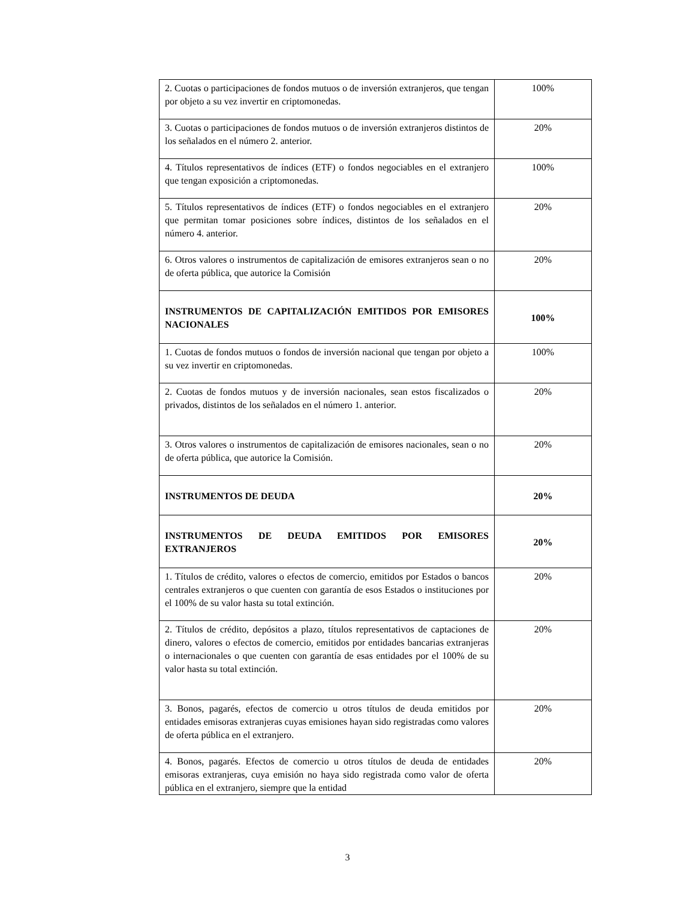| 2. Cuotas o participaciones de fondos mutuos o de inversión extranjeros, que tengan por objeto a su vez invertir en criptomonedas. | 100% |
| 3. Cuotas o participaciones de fondos mutuos o de inversión extranjeros distintos de los señalados en el número 2. anterior. | 20% |
| 4. Títulos representativos de índices (ETF) o fondos negociables en el extranjero que tengan exposición a criptomonedas. | 100% |
| 5. Títulos representativos de índices (ETF) o fondos negociables en el extranjero que permitan tomar posiciones sobre índices, distintos de los señalados en el número 4. anterior. | 20% |
| 6. Otros valores o instrumentos de capitalización de emisores extranjeros sean o no de oferta pública, que autorice la Comisión | 20% |
| INSTRUMENTOS DE CAPITALIZACIÓN EMITIDOS POR EMISORES NACIONALES | 100% |
| 1. Cuotas de fondos mutuos o fondos de inversión nacional que tengan por objeto a su vez invertir en criptomonedas. | 100% |
| 2. Cuotas de fondos mutuos y de inversión nacionales, sean estos fiscalizados o privados, distintos de los señalados en el número 1. anterior. | 20% |
| 3. Otros valores o instrumentos de capitalización de emisores nacionales, sean o no de oferta pública, que autorice la Comisión. | 20% |
| INSTRUMENTOS DE DEUDA | 20% |
| INSTRUMENTOS DE DEUDA EMITIDOS POR EMISORES EXTRANJEROS | 20% |
| 1. Títulos de crédito, valores o efectos de comercio, emitidos por Estados o bancos centrales extranjeros o que cuenten con garantía de esos Estados o instituciones por el 100% de su valor hasta su total extinción. | 20% |
| 2. Títulos de crédito, depósitos a plazo, títulos representativos de captaciones de dinero, valores o efectos de comercio, emitidos por entidades bancarias extranjeras o internacionales o que cuenten con garantía de esas entidades por el 100% de su valor hasta su total extinción. | 20% |
| 3. Bonos, pagarés, efectos de comercio u otros títulos de deuda emitidos por entidades emisoras extranjeras cuyas emisiones hayan sido registradas como valores de oferta pública en el extranjero. | 20% |
| 4. Bonos, pagarés. Efectos de comercio u otros títulos de deuda de entidades emisoras extranjeras, cuya emisión no haya sido registrada como valor de oferta pública en el extranjero, siempre que la entidad | 20% |
3